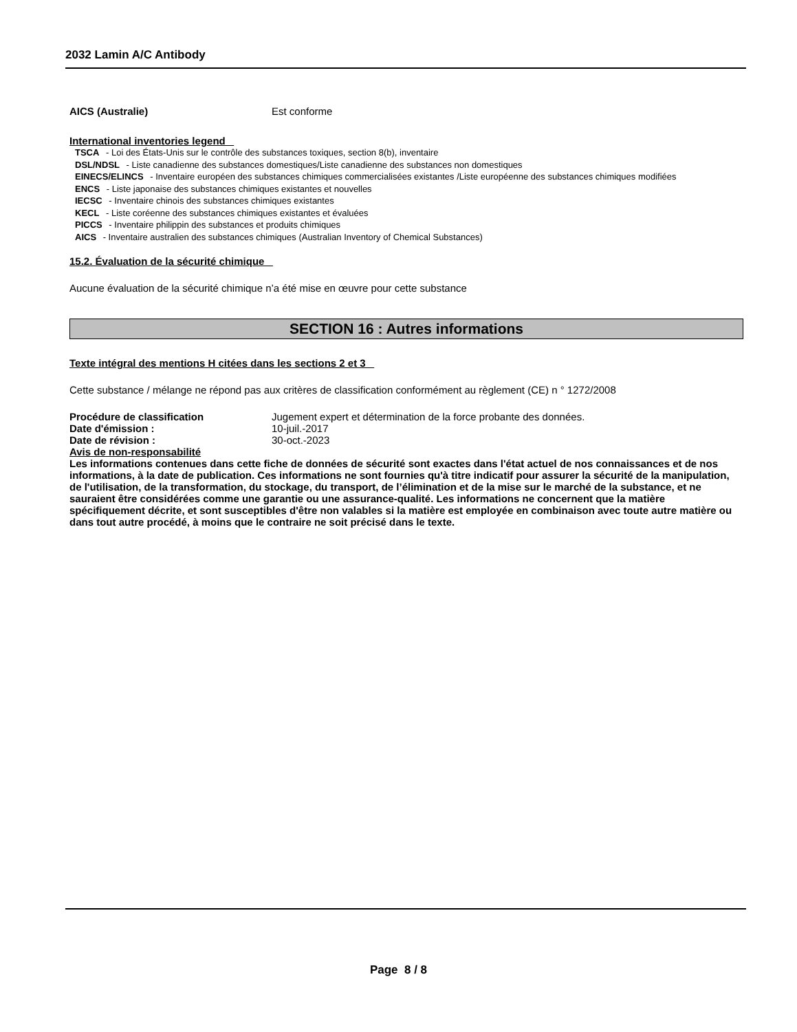2032 Lamin A/C Antibody
AICS (Australie) Est conforme
International inventories legend
TSCA - Loi des États-Unis sur le contrôle des substances toxiques, section 8(b), inventaire
DSL/NDSL - Liste canadienne des substances domestiques/Liste canadienne des substances non domestiques
EINECS/ELINCS - Inventaire européen des substances chimiques commercialisées existantes /Liste européenne des substances chimiques modifiées
ENCS - Liste japonaise des substances chimiques existantes et nouvelles
IECSC - Inventaire chinois des substances chimiques existantes
KECL - Liste coréenne des substances chimiques existantes et évaluées
PICCS - Inventaire philippin des substances et produits chimiques
AICS - Inventaire australien des substances chimiques (Australian Inventory of Chemical Substances)
15.2. Évaluation de la sécurité chimique
Aucune évaluation de la sécurité chimique n’a été mise en œuvre pour cette substance
SECTION 16 : Autres informations
Texte intégral des mentions H citées dans les sections 2 et 3
Cette substance / mélange ne répond pas aux critères de classification conformément au règlement (CE) n ° 1272/2008
Procédure de classification Jugement expert et détermination de la force probante des données.
Date d'émission : 10-juil.-2017
Date de révision : 30-oct.-2023
Avis de non-responsabilité
Les informations contenues dans cette fiche de données de sécurité sont exactes dans l'état actuel de nos connaissances et de nos informations, à la date de publication. Ces informations ne sont fournies qu'à titre indicatif pour assurer la sécurité de la manipulation, de l'utilisation, de la transformation, du stockage, du transport, de l’élimination et de la mise sur le marché de la substance, et ne sauraient être considérées comme une garantie ou une assurance-qualité. Les informations ne concernent que la matière spécifiquement décrite, et sont susceptibles d'être non valables si la matière est employée en combinaison avec toute autre matière ou dans tout autre procédé, à moins que le contraire ne soit précisé dans le texte.
Page 8 / 8